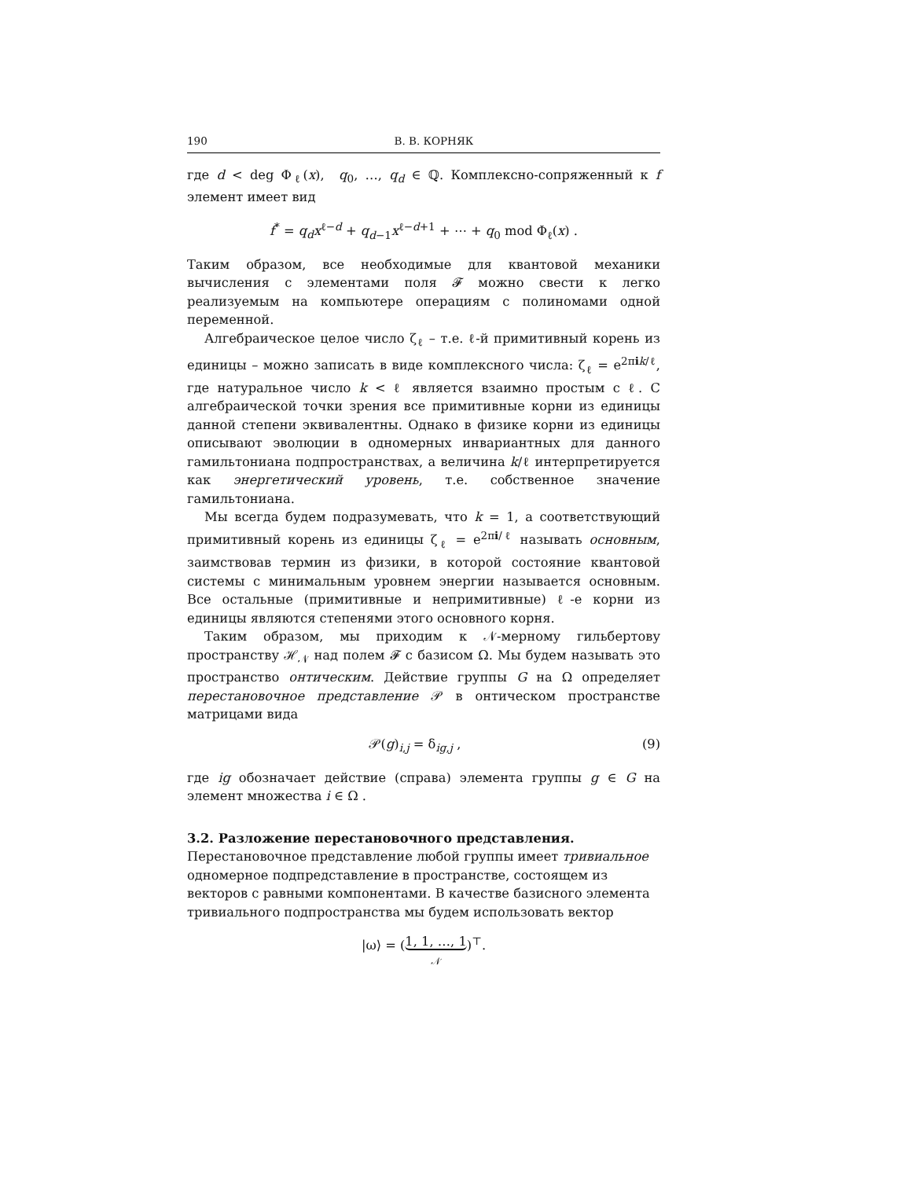190 В. В. КОРНЯК
где d < deg Φ<sub>ℓ</sub>(x), q<sub>0</sub>, …, q<sub>d</sub> ∈ ℚ. Комплексно-сопряженный к f элемент имеет вид
f<sup>*</sup> = q<sub>d</sub>x<sup>ℓ−d</sup> + q<sub>d−1</sub>x<sup>ℓ−d+1</sup> + ⋯ + q<sub>0</sub> mod Φ<sub>ℓ</sub>(x) .
Таким образом, все необходимые для квантовой механики вычисления с элементами поля 𝓕 можно свести к легко реализуемым на компьютере операциям с полиномами одной переменной.
Алгебраическое целое число ζ<sub>ℓ</sub> – т.е. ℓ-й примитивный корень из единицы – можно записать в виде комплексного числа: ζ<sub>ℓ</sub> = e<sup>2πik/ℓ</sup>, где натуральное число k < ℓ является взаимно простым с ℓ. С алгебраической точки зрения все примитивные корни из единицы данной степени эквивалентны. Однако в физике корни из единицы описывают эволюции в одномерных инвариантных для данного гамильтониана подпространствах, а величина k/ℓ интерпретируется как энергетический уровень, т.е. собственное значение гамильтониана.
Мы всегда будем подразумевать, что k = 1, а соответствующий примитивный корень из единицы ζ<sub>ℓ</sub> = e<sup>2πi/ℓ</sup> называть основным, заимствовав термин из физики, в которой состояние квантовой системы с минимальным уровнем энергии называется основным. Все остальные (примитивные и непримитивные) ℓ-е корни из единицы являются степенями этого основного корня.
Таким образом, мы приходим к 𝒩-мерному гильбертову пространству ℋ<sub>𝒩</sub> над полем 𝓕 с базисом Ω. Мы будем называть это пространство онтическим. Действие группы G на Ω определяет перестановочное представление 𝒫 в онтическом пространстве матрицами вида
𝒫(g)<sub>i,j</sub> = δ<sub>ig,j</sub> , (9)
где ig обозначает действие (справа) элемента группы g ∈ G на элемент множества i ∈ Ω .
3.2. Разложение перестановочного представления.
Перестановочное представление любой группы имеет тривиальное одномерное подпредставление в пространстве, состоящем из векторов с равными компонентами. В качестве базисного элемента тривиального подпространства мы будем использовать вектор
|ω⟩ = (1, 1, …, 1
𝒩)<sup>⊤</sup>.